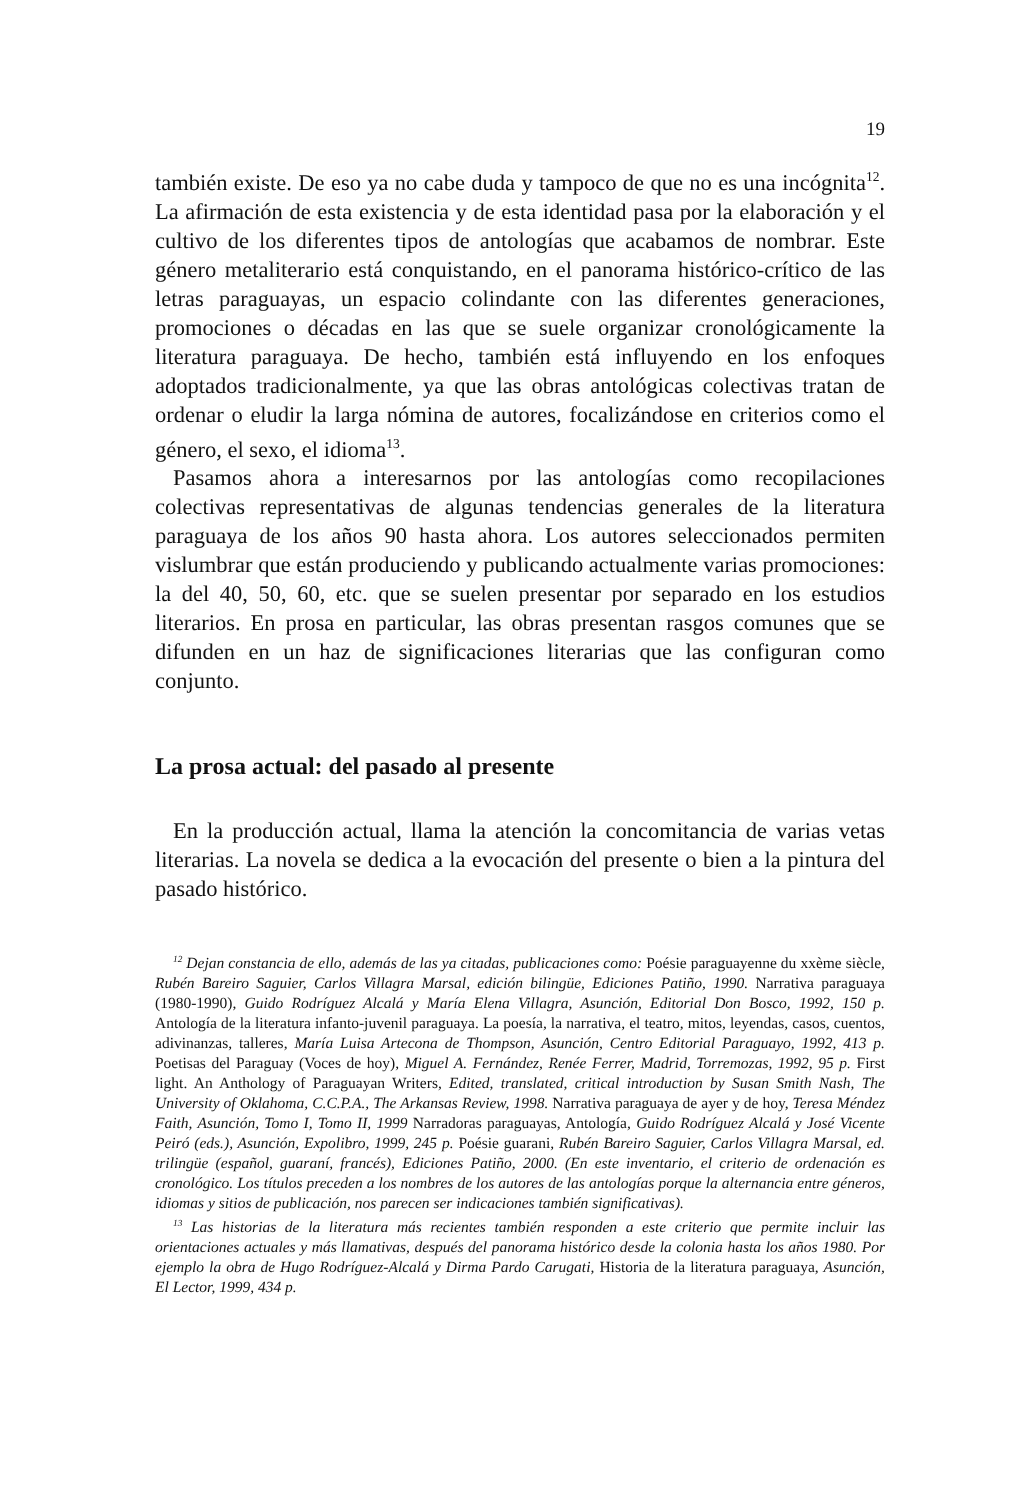19
también existe. De eso ya no cabe duda y tampoco de que no es una incógnita<sup>12</sup>. La afirmación de esta existencia y de esta identidad pasa por la elaboración y el cultivo de los diferentes tipos de antologías que acabamos de nombrar. Este género metaliterario está conquistando, en el panorama histórico-crítico de las letras paraguayas, un espacio colindante con las diferentes generaciones, promociones o décadas en las que se suele organizar cronológicamente la literatura paraguaya. De hecho, también está influyendo en los enfoques adoptados tradicionalmente, ya que las obras antológicas colectivas tratan de ordenar o eludir la larga nómina de autores, focalizándose en criterios como el género, el sexo, el idioma<sup>13</sup>.
Pasamos ahora a interesarnos por las antologías como recopilaciones colectivas representativas de algunas tendencias generales de la literatura paraguaya de los años 90 hasta ahora. Los autores seleccionados permiten vislumbrar que están produciendo y publicando actualmente varias promociones: la del 40, 50, 60, etc. que se suelen presentar por separado en los estudios literarios. En prosa en particular, las obras presentan rasgos comunes que se difunden en un haz de significaciones literarias que las configuran como conjunto.
La prosa actual: del pasado al presente
En la producción actual, llama la atención la concomitancia de varias vetas literarias. La novela se dedica a la evocación del presente o bien a la pintura del pasado histórico.
<sup>12</sup> Dejan constancia de ello, además de las ya citadas, publicaciones como: Poésie paraguayenne du xxème siècle, Rubén Bareiro Saguier, Carlos Villagra Marsal, edición bilingüe, Ediciones Patiño, 1990. Narrativa paraguaya (1980-1990), Guido Rodríguez Alcalá y María Elena Villagra, Asunción, Editorial Don Bosco, 1992, 150 p. Antología de la literatura infanto-juvenil paraguaya. La poesía, la narrativa, el teatro, mitos, leyendas, casos, cuentos, adivinanzas, talleres, María Luisa Artecona de Thompson, Asunción, Centro Editorial Paraguayo, 1992, 413 p. Poetisas del Paraguay (Voces de hoy), Miguel A. Fernández, Renée Ferrer, Madrid, Torremozas, 1992, 95 p. First light. An Anthology of Paraguayan Writers, Edited, translated, critical introduction by Susan Smith Nash, The University of Oklahoma, C.C.P.A., The Arkansas Review, 1998. Narrativa paraguaya de ayer y de hoy, Teresa Méndez Faith, Asunción, Tomo I, Tomo II, 1999 Narradoras paraguayas, Antología, Guido Rodríguez Alcalá y José Vicente Peiró (eds.), Asunción, Expolibro, 1999, 245 p. Poésie guarani, Rubén Bareiro Saguier, Carlos Villagra Marsal, ed. trilingüe (español, guaraní, francés), Ediciones Patiño, 2000. (En este inventario, el criterio de ordenación es cronológico. Los títulos preceden a los nombres de los autores de las antologías porque la alternancia entre géneros, idiomas y sitios de publicación, nos parecen ser indicaciones también significativas).
<sup>13</sup> Las historias de la literatura más recientes también responden a este criterio que permite incluir las orientaciones actuales y más llamativas, después del panorama histórico desde la colonia hasta los años 1980. Por ejemplo la obra de Hugo Rodríguez-Alcalá y Dirma Pardo Carugati, Historia de la literatura paraguaya, Asunción, El Lector, 1999, 434 p.